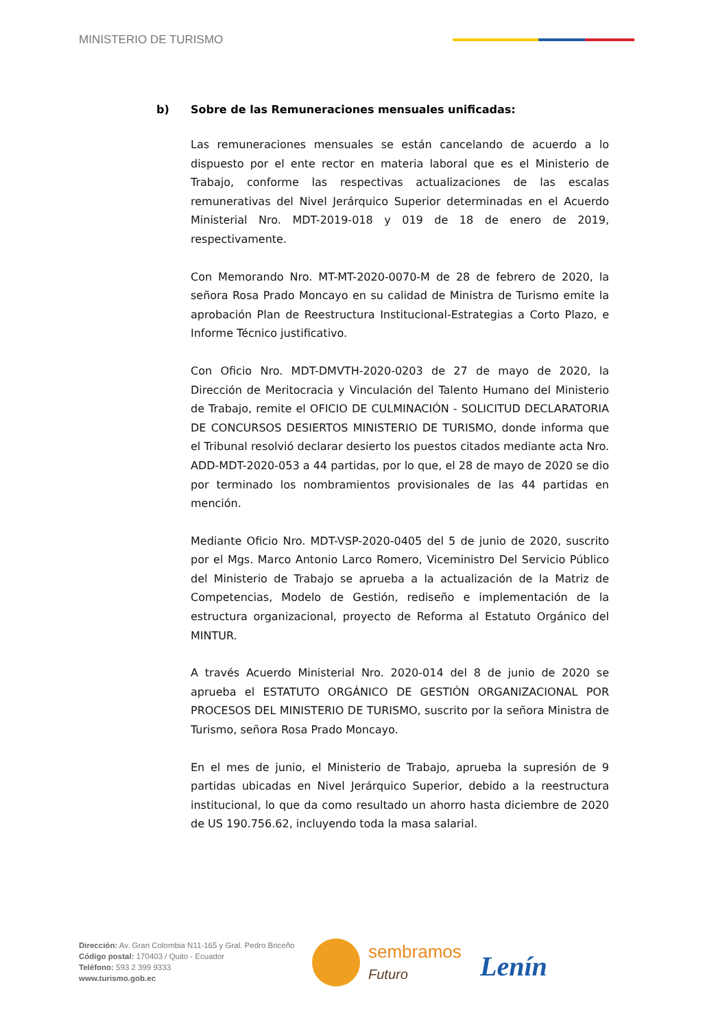MINISTERIO DE TURISMO
b) Sobre de las Remuneraciones mensuales unificadas:
Las remuneraciones mensuales se están cancelando de acuerdo a lo dispuesto por el ente rector en materia laboral que es el Ministerio de Trabajo, conforme las respectivas actualizaciones de las escalas remunerativas del Nivel Jerárquico Superior determinadas en el Acuerdo Ministerial Nro. MDT-2019-018 y 019 de 18 de enero de 2019, respectivamente.
Con Memorando Nro. MT-MT-2020-0070-M de 28 de febrero de 2020, la señora Rosa Prado Moncayo en su calidad de Ministra de Turismo emite la aprobación Plan de Reestructura Institucional-Estrategias a Corto Plazo, e Informe Técnico justificativo.
Con Oficio Nro. MDT-DMVTH-2020-0203 de 27 de mayo de 2020, la Dirección de Meritocracia y Vinculación del Talento Humano del Ministerio de Trabajo, remite el OFICIO DE CULMINACIÓN - SOLICITUD DECLARATORIA DE CONCURSOS DESIERTOS MINISTERIO DE TURISMO, donde informa que el Tribunal resolvió declarar desierto los puestos citados mediante acta Nro. ADD-MDT-2020-053 a 44 partidas, por lo que, el 28 de mayo de 2020 se dio por terminado los nombramientos provisionales de las 44 partidas en mención.
Mediante Oficio Nro. MDT-VSP-2020-0405 del 5 de junio de 2020, suscrito por el Mgs. Marco Antonio Larco Romero, Viceministro Del Servicio Público del Ministerio de Trabajo se aprueba a la actualización de la Matriz de Competencias, Modelo de Gestión, rediseño e implementación de la estructura organizacional, proyecto de Reforma al Estatuto Orgánico del MINTUR.
A través Acuerdo Ministerial Nro. 2020-014 del 8 de junio de 2020 se aprueba el ESTATUTO ORGÁNICO DE GESTIÓN ORGANIZACIONAL POR PROCESOS DEL MINISTERIO DE TURISMO, suscrito por la señora Ministra de Turismo, señora Rosa Prado Moncayo.
En el mes de junio, el Ministerio de Trabajo, aprueba la supresión de 9 partidas ubicadas en Nivel Jerárquico Superior, debido a la reestructura institucional, lo que da como resultado un ahorro hasta diciembre de 2020 de US 190.756.62, incluyendo toda la masa salarial.
Dirección: Av. Gran Colombia N11-165 y Gral. Pedro Briceño
Código postal: 170403 / Quito - Ecuador
Teléfono: 593 2 399 9333
www.turismo.gob.ec
sembramos
Futuro
Lenín